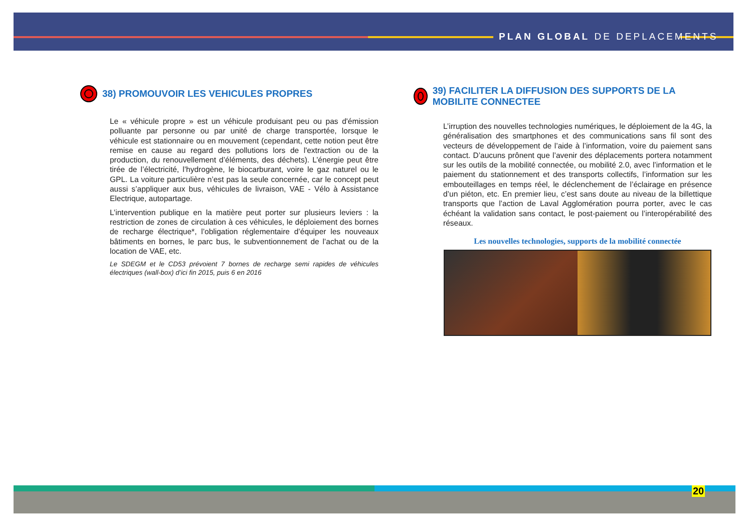PLAN GLOBAL DE DEPLACEMENTS
38) PROMOUVOIR LES VEHICULES PROPRES
Le « véhicule propre » est un véhicule produisant peu ou pas d'émission polluante par personne ou par unité de charge transportée, lorsque le véhicule est stationnaire ou en mouvement (cependant, cette notion peut être remise en cause au regard des pollutions lors de l'extraction ou de la production, du renouvellement d’éléments, des déchets). L’énergie peut être tirée de l’électricité, l’hydrogène, le biocarburant, voire le gaz naturel ou le GPL. La voiture particulière n’est pas la seule concernée, car le concept peut aussi s’appliquer aux bus, véhicules de livraison, VAE - Vélo à Assistance Electrique, autopartage.
L’intervention publique en la matière peut porter sur plusieurs leviers : la restriction de zones de circulation à ces véhicules, le déploiement des bornes de recharge électrique*, l’obligation réglementaire d’équiper les nouveaux bâtiments en bornes, le parc bus, le subventionnement de l’achat ou de la location de VAE, etc.
Le SDEGM et le CD53 prévoient 7 bornes de recharge semi rapides de véhicules électriques (wall-box) d’ici fin 2015, puis 6 en 2016
39) FACILITER LA DIFFUSION DES SUPPORTS DE LA MOBILITE CONNECTEE
L’irruption des nouvelles technologies numériques, le déploiement de la 4G, la généralisation des smartphones et des communications sans fil sont des vecteurs de développement de l’aide à l’information, voire du paiement sans contact. D’aucuns prônent que l’avenir des déplacements portera notamment sur les outils de la mobilité connectée, ou mobilité 2.0, avec l’information et le paiement du stationnement et des transports collectifs, l’information sur les embouteillages en temps réel, le déclenchement de l’éclairage en présence d’un piéton, etc. En premier lieu, c’est sans doute au niveau de la billettique transports que l’action de Laval Agglomération pourra porter, avec le cas échéant la validation sans contact, le post-paiement ou l’interopérabilité des réseaux.
Les nouvelles technologies, supports de la mobilité connectée
20